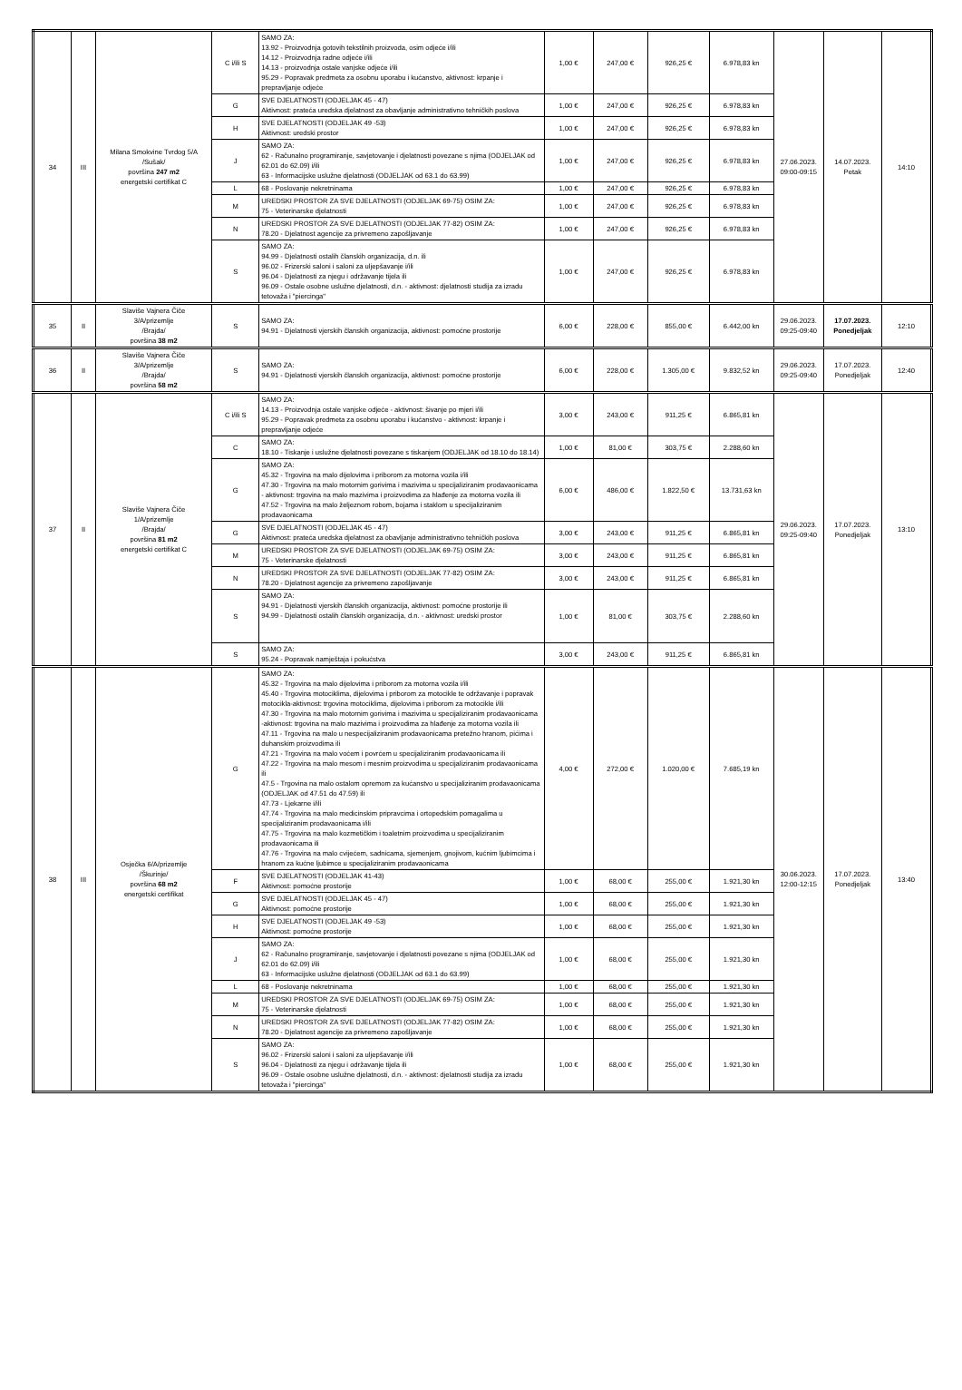| 34 | III | Milana Smokvine Tvrdog 5/A /Sušak/ površina 247 m2 energetski certifikat C | C i/ili S | SAMO ZA: 13.92 - Proizvodnja gotovih tekstilnih proizvoda, osim odjeće i/ili 14.12 - Proizvodnja radne odjeće i/ili 14.13 - proizvodnja ostale vanjske odjeće i/ili 95.29 - Popravak predmeta za osobnu uporabu i kućanstvo, aktivnost: krpanje i prepravljanje odjeće | 1,00 € | 247,00 € | 926,25 € | 6.978,83 kn | 27.06.2023. 09:00-09:15 | 14.07.2023. Petak | 14:10 |
| | | | G | SVE DJELATNOSTI (ODJELJAK 45 - 47) Aktivnost: prateća uredska djelatnost za obavljanje administrativno tehničkih poslova | 1,00 € | 247,00 € | 926,25 € | 6.978,83 kn | | | |
| | | | H | SVE DJELATNOSTI (ODJELJAK 49 -53) Aktivnost: uredski prostor | 1,00 € | 247,00 € | 926,25 € | 6.978,83 kn | | | |
| | | | J | SAMO ZA: 62 - Računalno programiranje, savjetovanje i djelatnosti povezane s njima (ODJELJAK od 62.01 do 62.09) i/ili 63 - Informacijske uslužne djelatnosti (ODJELJAK od 63.1 do 63.99) | 1,00 € | 247,00 € | 926,25 € | 6.978,83 kn | | | |
| | | | L | 68 - Poslovanje nekretninama | 1,00 € | 247,00 € | 926,25 € | 6.978,83 kn | | | |
| | | | M | UREDSKI PROSTOR ZA SVE DJELATNOSTI (ODJELJAK 69-75) OSIM ZA: 75 - Veterinarske djelatnosti | 1,00 € | 247,00 € | 926,25 € | 6.978,83 kn | | | |
| | | | N | UREDSKI PROSTOR ZA SVE DJELATNOSTI (ODJELJAK 77-82) OSIM ZA: 78.20 - Djelatnost agencije za privremeno zapošljavanje | 1,00 € | 247,00 € | 926,25 € | 6.978,83 kn | | | |
| | | | S | SAMO ZA: 94.99 - Djelatnosti ostalih članskih organizacija, d.n. ili 96.02 - Frizerski saloni i saloni za uljepšavanje i/ili 96.04 - Djelatnosti za njegu i održavanje tijela ili 96.09 - Ostale osobne uslužne djelatnosti, d.n. - aktivnost: djelatnosti studija za izradu tetovaža i "piercinga" | 1,00 € | 247,00 € | 926,25 € | 6.978,83 kn | | | |
| 35 | II | Slaviše Vajnera Čiče 3/A/prizemlje /Brajda/ površina 38 m2 | S | SAMO ZA: 94.91 - Djelatnosti vjerskih članskih organizacija, aktivnost: pomoćne prostorije | 6,00 € | 228,00 € | 855,00 € | 6.442,00 kn | 29.06.2023. 09:25-09:40 | 17.07.2023. Ponedjeljak | 12:10 |
| 36 | II | Slaviše Vajnera Čiče 3/A/prizemlje /Brajda/ površina 58 m2 | S | SAMO ZA: 94.91 - Djelatnosti vjerskih članskih organizacija, aktivnost: pomoćne prostorije | 6,00 € | 228,00 € | 1.305,00 € | 9.832,52 kn | 29.06.2023. 09:25-09:40 | 17.07.2023. Ponedjeljak | 12:40 |
| 37 | II | Slaviše Vajnera Čiče 1/A/prizemlje /Brajda/ površina 81 m2 energetski certifikat C | C i/ili S | SAMO ZA: 14.13 - Proizvodnja ostale vanjske odjeće - aktivnost: šivanje po mjeri i/ili 95.29 - Popravak predmeta za osobnu uporabu i kućanstvo - aktivnost: krpanje i prepravljanje odjeće | 3,00 € | 243,00 € | 911,25 € | 6.865,81 kn | 29.06.2023. 09:25-09:40 | 17.07.2023. Ponedjeljak | 13:10 |
| | | | C | SAMO ZA: 18.10 - Tiskanje i uslužne djelatnosti povezane s tiskanjem (ODJELJAK od 18.10 do 18.14) | 1,00 € | 81,00 € | 303,75 € | 2.288,60 kn | | | |
| | | | G | SAMO ZA: 45.32 - Trgovina na malo dijelovima i priborom za motorna vozila i/ili 47.30 - Trgovina na malo motornim gorivima i mazivima u specijaliziranim prodavaonicama - aktivnost: trgovina na malo mazivima i proizvodima za hlađenje za motorna vozila ili 47.52 - Trgovina na malo željeznom robom, bojama i staklom u specijaliziranim prodavaonicama | 6,00 € | 486,00 € | 1.822,50 € | 13.731,63 kn | | | |
| | | | G | SVE DJELATNOSTI (ODJELJAK 45 - 47) Aktivnost: prateća uredska djelatnost za obavljanje administrativno tehničkih poslova | 3,00 € | 243,00 € | 911,25 € | 6.865,81 kn | | | |
| | | | M | UREDSKI PROSTOR ZA SVE DJELATNOSTI (ODJELJAK 69-75) OSIM ZA: 75 - Veterinarske djelatnosti | 3,00 € | 243,00 € | 911,25 € | 6.865,81 kn | | | |
| | | | N | UREDSKI PROSTOR ZA SVE DJELATNOSTI (ODJELJAK 77-82) OSIM ZA: 78.20 - Djelatnost agencije za privremeno zapošljavanje | 3,00 € | 243,00 € | 911,25 € | 6.865,81 kn | | | |
| | | | S | SAMO ZA: 94.91 - Djelatnosti vjerskih članskih organizacija, aktivnost: pomoćne prostorije ili 94.99 - Djelatnosti ostalih članskih organizacija, d.n. - aktivnost: uredski prostor | 1,00 € | 81,00 € | 303,75 € | 2.288,60 kn | | | |
| | | | S | SAMO ZA: 95.24 - Popravak namještaja i pokućstva | 3,00 € | 243,00 € | 911,25 € | 6.865,81 kn | | | |
| 38 | III | Osječka 6/A/prizemlje /Škurinje/ površina 68 m2 energetski certifikat | G | SAMO ZA: 45.32 - Trgovina na malo dijelovima i priborom za motorna vozila i/ili 45.40 - Trgovina motociklima, dijelovima i priborom za motocikle te održavanje i popravak motocikla-aktivnost: trgovina motociklima, dijelovima i priborom za motocikle i/ili 47.30 - Trgovina na malo motornim gorivima i mazivima u specijaliziranim prodavaonicama -aktivnost: trgovina na malo mazivima i proizvodima za hlađenje za motorna vozila ili 47.11 - Trgovina na malo u nespecijaliziranim prodavaonicama pretežno hranom, pićima i duhanskim proizvodima ili 47.21 - Trgovina na malo voćem i povrćem u specijaliziranim prodavaonicama ili 47.22 - Trgovina na malo mesom i mesnim proizvodima u specijaliziranim prodavaonicama ili 47.5 - Trgovina na malo ostalom opremom za kućanstvo u specijaliziranim prodavaonicama (ODJELJAK od 47.51 do 47.59) ili 47.73 - Ljekarne i/ili 47.74 - Trgovina na malo medicinskim pripravcima i ortopedskim pomagalima u specijaliziranim prodavaonicama i/ili 47.75 - Trgovina na malo kozmetičkim i toaletnim proizvodima u specijaliziranim prodavaonicama ili 47.76 - Trgovina na malo cvijećem, sadnicama, sjemenjem, gnojivom, kućnim ljubimcima i hranom za kućne ljubimce u specijaliziranim prodavaonicama | 4,00 € | 272,00 € | 1.020,00 € | 7.685,19 kn | 30.06.2023. 12:00-12:15 | 17.07.2023. Ponedjeljak | 13:40 |
| | | | F | SVE DJELATNOSTI (ODJELJAK 41-43) Aktivnost: pomoćne prostorije | 1,00 € | 68,00 € | 255,00 € | 1.921,30 kn | | | |
| | | | G | SVE DJELATNOSTI (ODJELJAK 45 - 47) Aktivnost: pomoćne prostorije | 1,00 € | 68,00 € | 255,00 € | 1.921,30 kn | | | |
| | | | H | SVE DJELATNOSTI (ODJELJAK 49 -53) Aktivnost: pomoćne prostorije | 1,00 € | 68,00 € | 255,00 € | 1.921,30 kn | | | |
| | | | J | SAMO ZA: 62 - Računalno programiranje, savjetovanje i djelatnosti povezane s njima (ODJELJAK od 62.01 do 62.09) i/ili 63 - Informacijske uslužne djelatnosti (ODJELJAK od 63.1 do 63.99) | 1,00 € | 68,00 € | 255,00 € | 1.921,30 kn | | | |
| | | | L | 68 - Poslovanje nekretninama | 1,00 € | 68,00 € | 255,00 € | 1.921,30 kn | | | |
| | | | M | UREDSKI PROSTOR ZA SVE DJELATNOSTI (ODJELJAK 69-75) OSIM ZA: 75 - Veterinarske djelatnosti | 1,00 € | 68,00 € | 255,00 € | 1.921,30 kn | | | |
| | | | N | UREDSKI PROSTOR ZA SVE DJELATNOSTI (ODJELJAK 77-82) OSIM ZA: 78.20 - Djelatnost agencije za privremeno zapošljavanje | 1,00 € | 68,00 € | 255,00 € | 1.921,30 kn | | | |
| | | | S | SAMO ZA: 96.02 - Frizerski saloni i saloni za uljepšavanje i/ili 96.04 - Djelatnosti za njegu i održavanje tijela ili 96.09 - Ostale osobne uslužne djelatnosti, d.n. - aktivnost: djelatnosti studija za izradu tetovaža i "piercinga" | 1,00 € | 68,00 € | 255,00 € | 1.921,30 kn | | | |